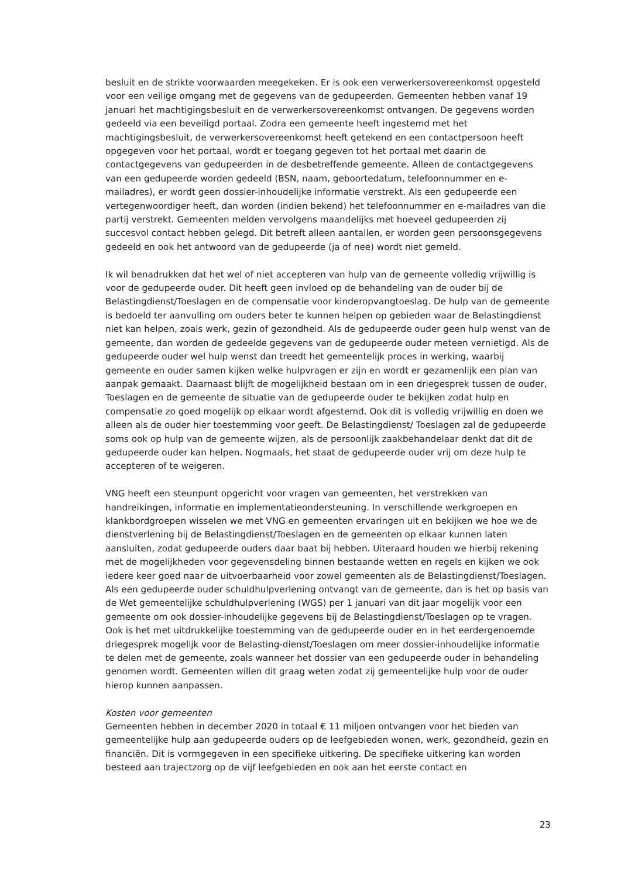besluit en de strikte voorwaarden meegekeken. Er is ook een verwerkersovereenkomst opgesteld voor een veilige omgang met de gegevens van de gedupeerden. Gemeenten hebben vanaf 19 januari het machtigingsbesluit en de verwerkersovereenkomst ontvangen. De gegevens worden gedeeld via een beveiligd portaal. Zodra een gemeente heeft ingestemd met het machtigingsbesluit, de verwerkersovereenkomst heeft getekend en een contactpersoon heeft opgegeven voor het portaal, wordt er toegang gegeven tot het portaal met daarin de contactgegevens van gedupeerden in de desbetreffende gemeente. Alleen de contactgegevens van een gedupeerde worden gedeeld (BSN, naam, geboortedatum, telefoonnummer en e-mailadres), er wordt geen dossier-inhoudelijke informatie verstrekt. Als een gedupeerde een vertegenwoordiger heeft, dan worden (indien bekend) het telefoonnummer en e-mailadres van die partij verstrekt. Gemeenten melden vervolgens maandelijks met hoeveel gedupeerden zij succesvol contact hebben gelegd. Dit betreft alleen aantallen, er worden geen persoonsgegevens gedeeld en ook het antwoord van de gedupeerde (ja of nee) wordt niet gemeld.
Ik wil benadrukken dat het wel of niet accepteren van hulp van de gemeente volledig vrijwillig is voor de gedupeerde ouder. Dit heeft geen invloed op de behandeling van de ouder bij de Belastingdienst/Toeslagen en de compensatie voor kinderopvangtoeslag. De hulp van de gemeente is bedoeld ter aanvulling om ouders beter te kunnen helpen op gebieden waar de Belastingdienst niet kan helpen, zoals werk, gezin of gezondheid. Als de gedupeerde ouder geen hulp wenst van de gemeente, dan worden de gedeelde gegevens van de gedupeerde ouder meteen vernietigd. Als de gedupeerde ouder wel hulp wenst dan treedt het gemeentelijk proces in werking, waarbij gemeente en ouder samen kijken welke hulpvragen er zijn en wordt er gezamenlijk een plan van aanpak gemaakt. Daarnaast blijft de mogelijkheid bestaan om in een driegesprek tussen de ouder, Toeslagen en de gemeente de situatie van de gedupeerde ouder te bekijken zodat hulp en compensatie zo goed mogelijk op elkaar wordt afgestemd. Ook dit is volledig vrijwillig en doen we alleen als de ouder hier toestemming voor geeft. De Belastingdienst/ Toeslagen zal de gedupeerde soms ook op hulp van de gemeente wijzen, als de persoonlijk zaakbehandelaar denkt dat dit de gedupeerde ouder kan helpen. Nogmaals, het staat de gedupeerde ouder vrij om deze hulp te accepteren of te weigeren.
VNG heeft een steunpunt opgericht voor vragen van gemeenten, het verstrekken van handreikingen, informatie en implementatieondersteuning. In verschillende werkgroepen en klankbordgroepen wisselen we met VNG en gemeenten ervaringen uit en bekijken we hoe we de dienstverlening bij de Belastingdienst/Toeslagen en de gemeenten op elkaar kunnen laten aansluiten, zodat gedupeerde ouders daar baat bij hebben. Uiteraard houden we hierbij rekening met de mogelijkheden voor gegevensdeling binnen bestaande wetten en regels en kijken we ook iedere keer goed naar de uitvoerbaarheid voor zowel gemeenten als de Belastingdienst/Toeslagen. Als een gedupeerde ouder schuldhulpverlening ontvangt van de gemeente, dan is het op basis van de Wet gemeentelijke schuldhulpverlening (WGS) per 1 januari van dit jaar mogelijk voor een gemeente om ook dossier-inhoudelijke gegevens bij de Belastingdienst/Toeslagen op te vragen. Ook is het met uitdrukkelijke toestemming van de gedupeerde ouder en in het eerdergenoemde driegesprek mogelijk voor de Belasting-dienst/Toeslagen om meer dossier-inhoudelijke informatie te delen met de gemeente, zoals wanneer het dossier van een gedupeerde ouder in behandeling genomen wordt. Gemeenten willen dit graag weten zodat zij gemeentelijke hulp voor de ouder hierop kunnen aanpassen.
Kosten voor gemeenten
Gemeenten hebben in december 2020 in totaal € 11 miljoen ontvangen voor het bieden van gemeentelijke hulp aan gedupeerde ouders op de leefgebieden wonen, werk, gezondheid, gezin en financiën. Dit is vormgegeven in een specifieke uitkering. De specifieke uitkering kan worden besteed aan trajectzorg op de vijf leefgebieden en ook aan het eerste contact en
23